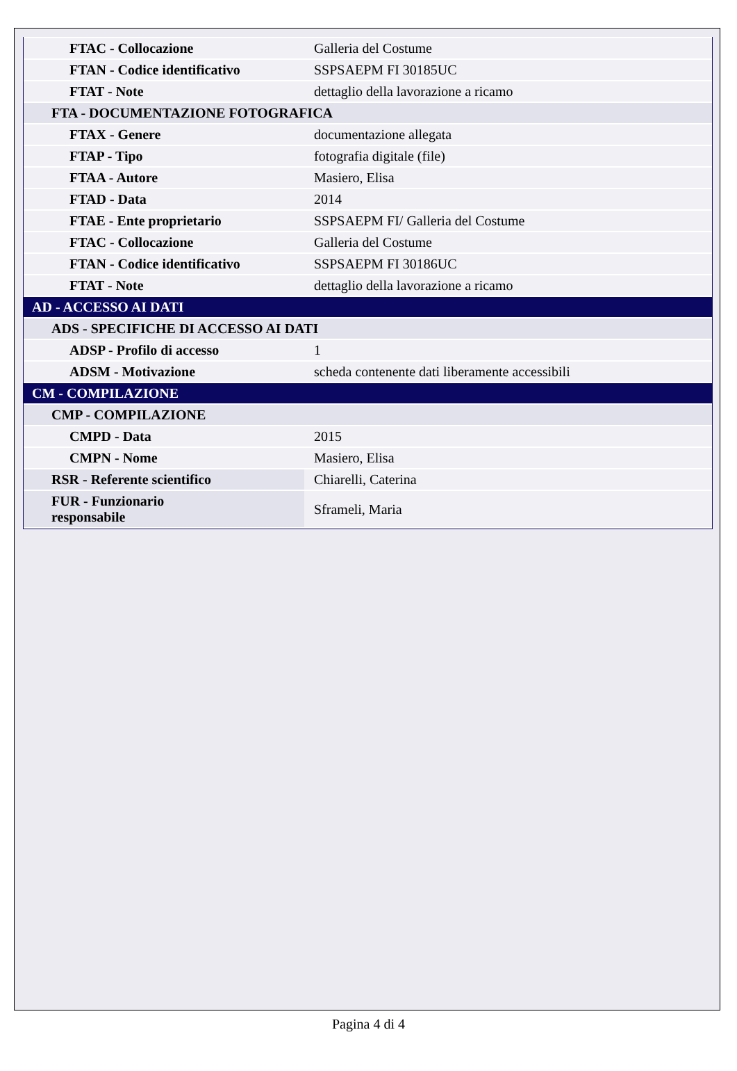| FTAC - Collocazione | Galleria del Costume |
| FTAN - Codice identificativo | SSPSAEPM FI 30185UC |
| FTAT - Note | dettaglio della lavorazione a ricamo |
| FTA - DOCUMENTAZIONE FOTOGRAFICA | |
| FTAX - Genere | documentazione allegata |
| FTAP - Tipo | fotografia digitale (file) |
| FTAA - Autore | Masiero, Elisa |
| FTAD - Data | 2014 |
| FTAE - Ente proprietario | SSPSAEPM FI/ Galleria del Costume |
| FTAC - Collocazione | Galleria del Costume |
| FTAN - Codice identificativo | SSPSAEPM FI 30186UC |
| FTAT - Note | dettaglio della lavorazione a ricamo |
| AD - ACCESSO AI DATI | |
| ADS - SPECIFICHE DI ACCESSO AI DATI | |
| ADSP - Profilo di accesso | 1 |
| ADSM - Motivazione | scheda contenente dati liberamente accessibili |
| CM - COMPILAZIONE | |
| CMP - COMPILAZIONE | |
| CMPD - Data | 2015 |
| CMPN - Nome | Masiero, Elisa |
| RSR - Referente scientifico | Chiarelli, Caterina |
| FUR - Funzionario responsabile | Sframeli, Maria |
Pagina 4 di 4